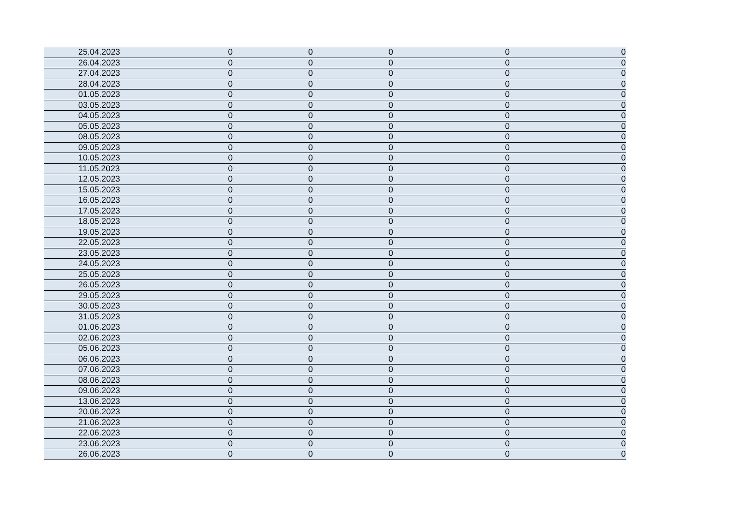| 25.04.2023 | 0 | 0 | 0 | 0 | 0 |
| 26.04.2023 | 0 | 0 | 0 | 0 | 0 |
| 27.04.2023 | 0 | 0 | 0 | 0 | 0 |
| 28.04.2023 | 0 | 0 | 0 | 0 | 0 |
| 01.05.2023 | 0 | 0 | 0 | 0 | 0 |
| 03.05.2023 | 0 | 0 | 0 | 0 | 0 |
| 04.05.2023 | 0 | 0 | 0 | 0 | 0 |
| 05.05.2023 | 0 | 0 | 0 | 0 | 0 |
| 08.05.2023 | 0 | 0 | 0 | 0 | 0 |
| 09.05.2023 | 0 | 0 | 0 | 0 | 0 |
| 10.05.2023 | 0 | 0 | 0 | 0 | 0 |
| 11.05.2023 | 0 | 0 | 0 | 0 | 0 |
| 12.05.2023 | 0 | 0 | 0 | 0 | 0 |
| 15.05.2023 | 0 | 0 | 0 | 0 | 0 |
| 16.05.2023 | 0 | 0 | 0 | 0 | 0 |
| 17.05.2023 | 0 | 0 | 0 | 0 | 0 |
| 18.05.2023 | 0 | 0 | 0 | 0 | 0 |
| 19.05.2023 | 0 | 0 | 0 | 0 | 0 |
| 22.05.2023 | 0 | 0 | 0 | 0 | 0 |
| 23.05.2023 | 0 | 0 | 0 | 0 | 0 |
| 24.05.2023 | 0 | 0 | 0 | 0 | 0 |
| 25.05.2023 | 0 | 0 | 0 | 0 | 0 |
| 26.05.2023 | 0 | 0 | 0 | 0 | 0 |
| 29.05.2023 | 0 | 0 | 0 | 0 | 0 |
| 30.05.2023 | 0 | 0 | 0 | 0 | 0 |
| 31.05.2023 | 0 | 0 | 0 | 0 | 0 |
| 01.06.2023 | 0 | 0 | 0 | 0 | 0 |
| 02.06.2023 | 0 | 0 | 0 | 0 | 0 |
| 05.06.2023 | 0 | 0 | 0 | 0 | 0 |
| 06.06.2023 | 0 | 0 | 0 | 0 | 0 |
| 07.06.2023 | 0 | 0 | 0 | 0 | 0 |
| 08.06.2023 | 0 | 0 | 0 | 0 | 0 |
| 09.06.2023 | 0 | 0 | 0 | 0 | 0 |
| 13.06.2023 | 0 | 0 | 0 | 0 | 0 |
| 20.06.2023 | 0 | 0 | 0 | 0 | 0 |
| 21.06.2023 | 0 | 0 | 0 | 0 | 0 |
| 22.06.2023 | 0 | 0 | 0 | 0 | 0 |
| 23.06.2023 | 0 | 0 | 0 | 0 | 0 |
| 26.06.2023 | 0 | 0 | 0 | 0 | 0 |